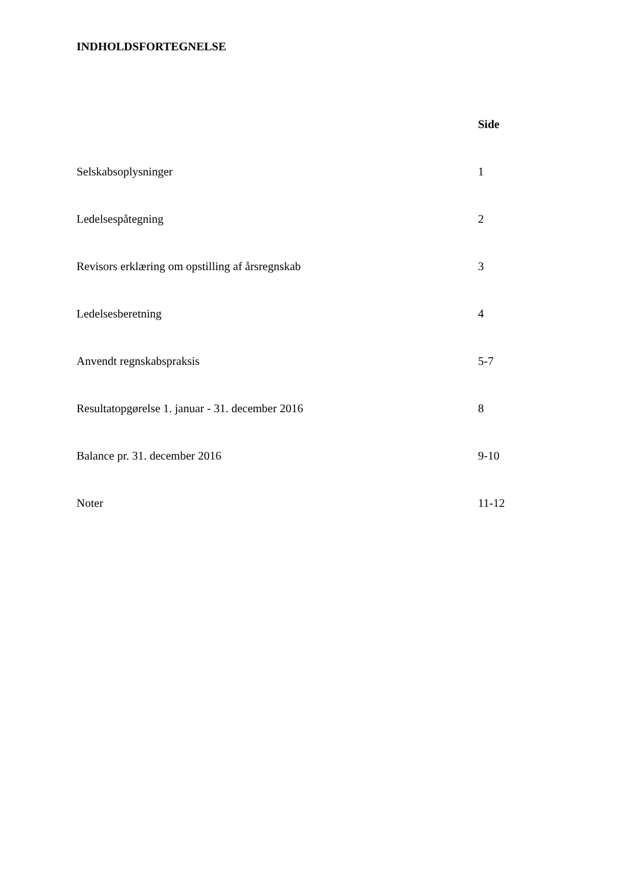INDHOLDSFORTEGNELSE
| | Side |
| Selskabsoplysninger | 1 |
| Ledelsespåtegning | 2 |
| Revisors erklæring om opstilling af årsregnskab | 3 |
| Ledelsesberetning | 4 |
| Anvendt regnskabspraksis | 5-7 |
| Resultatopgørelse 1. januar - 31. december 2016 | 8 |
| Balance pr. 31. december 2016 | 9-10 |
| Noter | 11-12 |